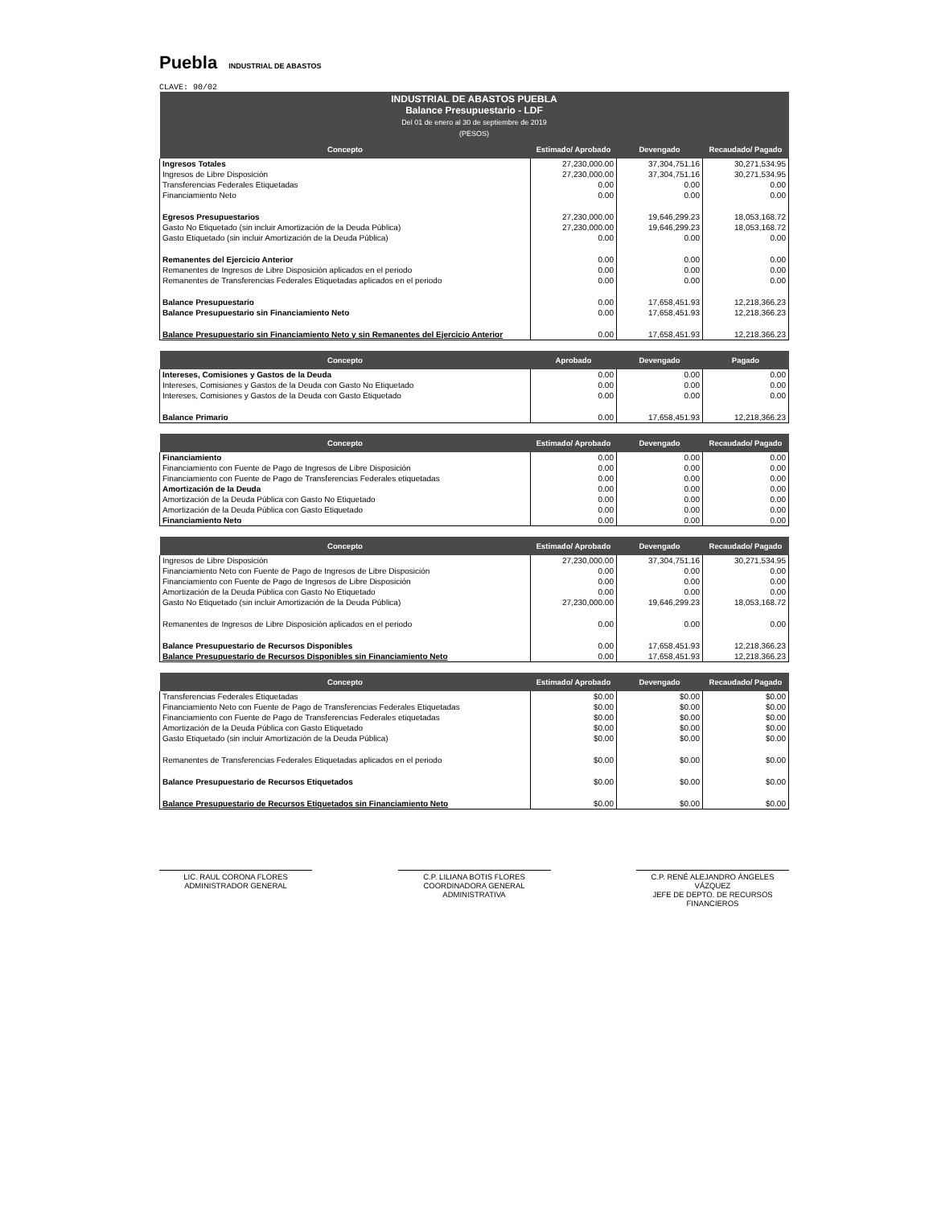Puebla INDUSTRIAL DE ABASTOS
CLAVE: 90/02
| INDUSTRIAL DE ABASTOS PUEBLA Balance Presupuestario - LDF Del 01 de enero al 30 de septiembre de 2019 (PESOS) | | | |
| --- | --- | --- | --- |
| Concepto | Estimado/ Aprobado | Devengado | Recaudado/ Pagado |
| Ingresos Totales | 27,230,000.00 | 37,304,751.16 | 30,271,534.95 |
| Ingresos de Libre Disposición | 27,230,000.00 | 37,304,751.16 | 30,271,534.95 |
| Transferencias Federales Etiquetadas | 0.00 | 0.00 | 0.00 |
| Financiamiento Neto | 0.00 | 0.00 | 0.00 |
| Egresos Presupuestarios | 27,230,000.00 | 19,646,299.23 | 18,053,168.72 |
| Gasto No Etiquetado (sin incluir Amortización de la Deuda Pública) | 27,230,000.00 | 19,646,299.23 | 18,053,168.72 |
| Gasto Etiquetado (sin incluir Amortización de la Deuda Pública) | 0.00 | 0.00 | 0.00 |
| Remanentes del Ejercicio Anterior | 0.00 | 0.00 | 0.00 |
| Remanentes de Ingresos de Libre Disposición aplicados en el periodo | 0.00 | 0.00 | 0.00 |
| Remanentes de Transferencias Federales Etiquetadas aplicados en el periodo | 0.00 | 0.00 | 0.00 |
| Balance Presupuestario | 0.00 | 17,658,451.93 | 12,218,366.23 |
| Balance Presupuestario sin Financiamiento Neto | 0.00 | 17,658,451.93 | 12,218,366.23 |
| Balance Presupuestario sin Financiamiento Neto y sin Remanentes del Ejercicio Anterior | 0.00 | 17,658,451.93 | 12,218,366.23 |
| Concepto | Aprobado | Devengado | Pagado |
| --- | --- | --- | --- |
| Intereses, Comisiones y Gastos de la Deuda | 0.00 | 0.00 | 0.00 |
| Intereses, Comisiones y Gastos de la Deuda con Gasto No Etiquetado | 0.00 | 0.00 | 0.00 |
| Intereses, Comisiones y Gastos de la Deuda con Gasto Etiquetado | 0.00 | 0.00 | 0.00 |
| Balance Primario | 0.00 | 17,658,451.93 | 12,218,366.23 |
| Concepto | Estimado/ Aprobado | Devengado | Recaudado/ Pagado |
| --- | --- | --- | --- |
| Financiamiento | 0.00 | 0.00 | 0.00 |
| Financiamiento con Fuente de Pago de Ingresos de Libre Disposición | 0.00 | 0.00 | 0.00 |
| Financiamiento con Fuente de Pago de Transferencias Federales etiquetadas | 0.00 | 0.00 | 0.00 |
| Amortización de la Deuda | 0.00 | 0.00 | 0.00 |
| Amortización de la Deuda Pública con Gasto No Etiquetado | 0.00 | 0.00 | 0.00 |
| Amortización de la Deuda Pública con Gasto Etiquetado | 0.00 | 0.00 | 0.00 |
| Financiamiento Neto | 0.00 | 0.00 | 0.00 |
| Concepto | Estimado/ Aprobado | Devengado | Recaudado/ Pagado |
| --- | --- | --- | --- |
| Ingresos de Libre Disposición | 27,230,000.00 | 37,304,751.16 | 30,271,534.95 |
| Financiamiento Neto con Fuente de Pago de Ingresos de Libre Disposición | 0.00 | 0.00 | 0.00 |
| Financiamiento con Fuente de Pago de Ingresos de Libre Disposición | 0.00 | 0.00 | 0.00 |
| Amortización de la Deuda Pública con Gasto No Etiquetado | 0.00 | 0.00 | 0.00 |
| Gasto No Etiquetado (sin incluir Amortización de la Deuda Pública) | 27,230,000.00 | 19,646,299.23 | 18,053,168.72 |
| Remanentes de Ingresos de Libre Disposición aplicados en el periodo | 0.00 | 0.00 | 0.00 |
| Balance Presupuestario de Recursos Disponibles | 0.00 | 17,658,451.93 | 12,218,366.23 |
| Balance Presupuestario de Recursos Disponibles sin Financiamiento Neto | 0.00 | 17,658,451.93 | 12,218,366.23 |
| Concepto | Estimado/ Aprobado | Devengado | Recaudado/ Pagado |
| --- | --- | --- | --- |
| Transferencias Federales Etiquetadas | $0.00 | $0.00 | $0.00 |
| Financiamiento Neto con Fuente de Pago de Transferencias Federales Etiquetadas | $0.00 | $0.00 | $0.00 |
| Financiamiento con Fuente de Pago de Transferencias Federales etiquetadas | $0.00 | $0.00 | $0.00 |
| Amortización de la Deuda Pública con Gasto Etiquetado | $0.00 | $0.00 | $0.00 |
| Gasto Etiquetado (sin incluir Amortización de la Deuda Pública) | $0.00 | $0.00 | $0.00 |
| Remanentes de Transferencias Federales Etiquetadas aplicados en el periodo | $0.00 | $0.00 | $0.00 |
| Balance Presupuestario de Recursos Etiquetados | $0.00 | $0.00 | $0.00 |
| Balance Presupuestario de Recursos Etiquetados sin Financiamiento Neto | $0.00 | $0.00 | $0.00 |
LIC. RAUL CORONA FLORES
ADMINISTRADOR GENERAL
C.P. LILIANA BOTIS FLORES
COORDINADORA GENERAL ADMINISTRATIVA
C.P. RENÉ ALEJANDRO ÁNGELES VÁZQUEZ
JEFE DE DEPTO. DE RECURSOS FINANCIEROS